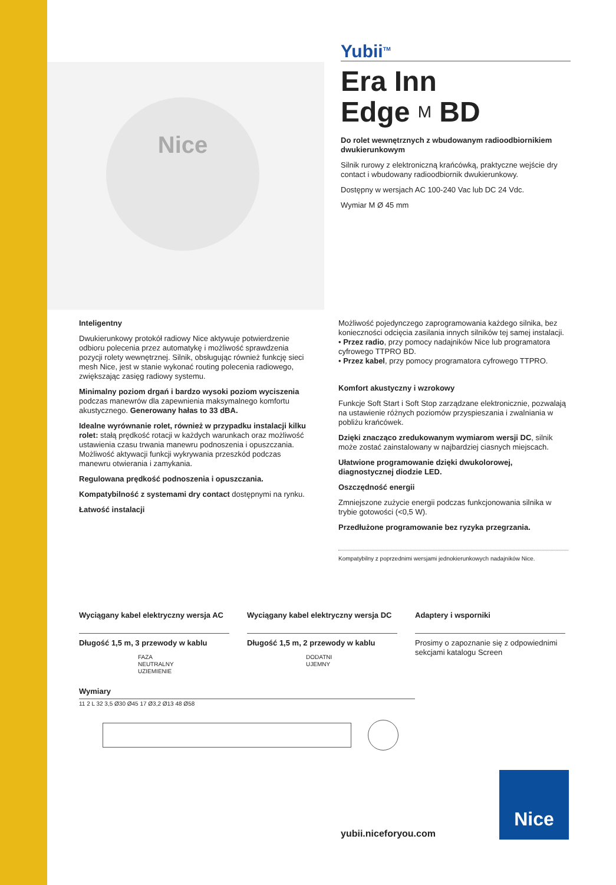Nice
Yubii<sup>TM</sup>
Era Inn
Edge M BD
Do rolet wewnętrznych z wbudowanym radioodbiornikiem dwukierunkowym
Silnik rurowy z elektroniczną krańcówką, praktyczne wejście dry contact i wbudowany radioodbiornik dwukierunkowy.
Dostępny w wersjach AC 100-240 Vac lub DC 24 Vdc.
Wymiar M Ø 45 mm
Inteligentny
Dwukierunkowy protokół radiowy Nice aktywuje potwierdzenie odbioru polecenia przez automatykę i możliwość sprawdzenia pozycji rolety wewnętrznej. Silnik, obsługując również funkcję sieci mesh Nice, jest w stanie wykonać routing polecenia radiowego, zwiększając zasięg radiowy systemu.
Minimalny poziom drgań i bardzo wysoki poziom wyciszenia podczas manewrów dla zapewnienia maksymalnego komfortu akustycznego. Generowany hałas to 33 dBA.
Idealne wyrównanie rolet, również w przypadku instalacji kilku rolet: stałą prędkość rotacji w każdych warunkach oraz możliwość ustawienia czasu trwania manewru podnoszenia i opuszczania.
Możliwość aktywacji funkcji wykrywania przeszkód podczas manewru otwierania i zamykania.
Regulowana prędkość podnoszenia i opuszczania.
Kompatybilność z systemami dry contact dostępnymi na rynku.
Łatwość instalacji
Możliwość pojedynczego zaprogramowania każdego silnika, bez konieczności odcięcia zasilania innych silników tej samej instalacji.
• Przez radio, przy pomocy nadajników Nice lub programatora cyfrowego TTPRO BD.
• Przez kabel, przy pomocy programatora cyfrowego TTPRO.
Komfort akustyczny i wzrokowy
Funkcje Soft Start i Soft Stop zarządzane elektronicznie, pozwalają na ustawienie różnych poziomów przyspieszania i zwalniania w pobliżu krańcówek.
Dzięki znacząco zredukowanym wymiarom wersji DC, silnik może zostać zainstalowany w najbardziej ciasnych miejscach.
Ułatwione programowanie dzięki dwukolorowej, diagnostycznej diodzie LED.
Oszczędność energii
Zmniejszone zużycie energii podczas funkcjonowania silnika w trybie gotowości (<0,5 W).
Przedłużone programowanie bez ryzyka przegrzania.
Kompatybilny z poprzednimi wersjami jednokierunkowych nadajników Nice.
Wyciągany kabel elektryczny wersja AC
Długość 1,5 m, 3 przewody w kablu
FAZA
NEUTRALNY
UZIEMIENIE
Wyciągany kabel elektryczny wersja DC
Długość 1,5 m, 2 przewody w kablu
DODATNI
UJEMNY
Adaptery i wsporniki
Prosimy o zapoznanie się z odpowiednimi sekcjami katalogu Screen
Wymiary
11 2 L 32 3,5 Ø30 Ø45 17 Ø3,2 Ø13 48 Ø58
yubii.niceforyou.com
Nice